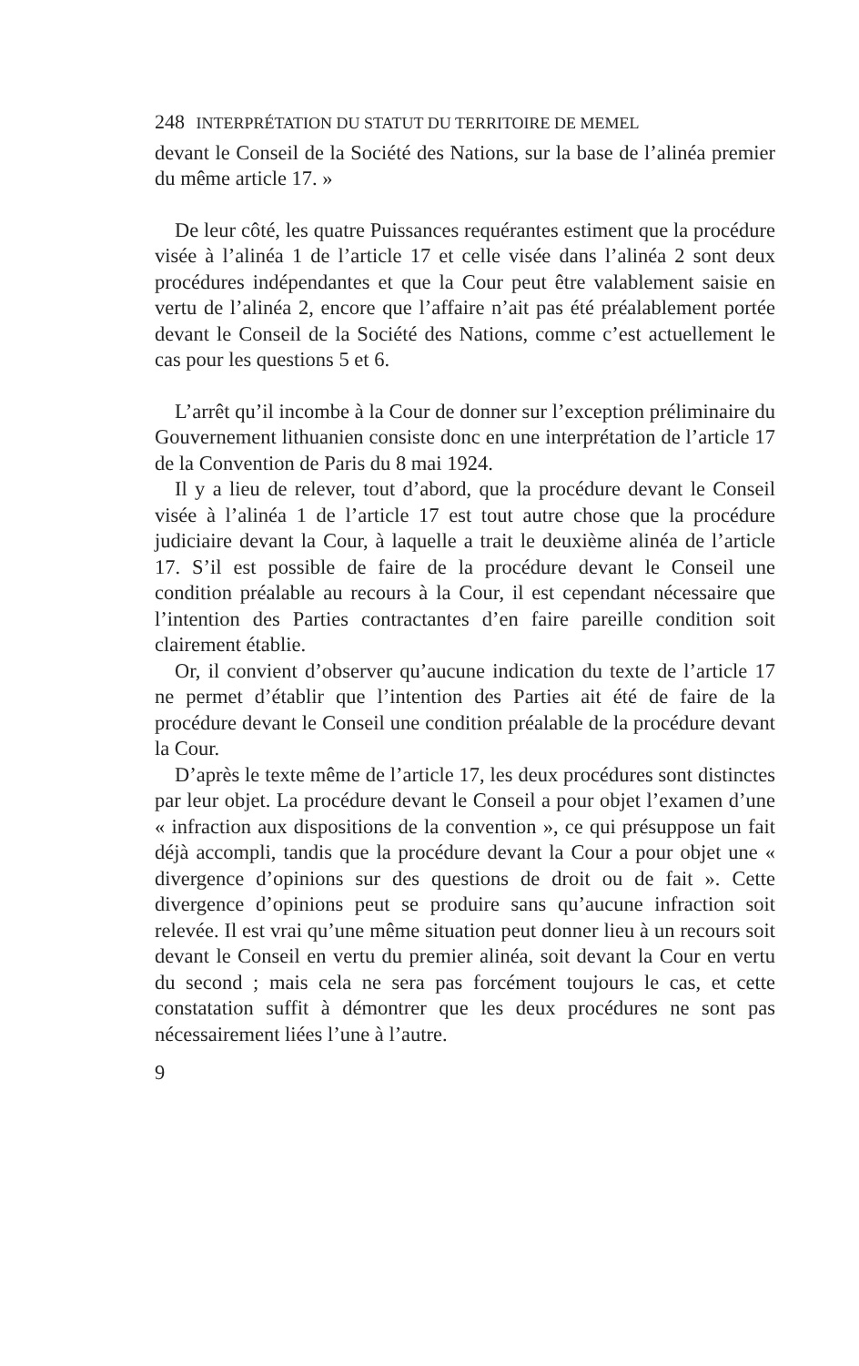248 INTERPRÉTATION DU STATUT DU TERRITOIRE DE MEMEL
devant le Conseil de la Société des Nations, sur la base de l’alinéa premier du même article 17. »
De leur côté, les quatre Puissances requérantes estiment que la procédure visée à l’alinéa 1 de l’article 17 et celle visée dans l’alinéa 2 sont deux procédures indépendantes et que la Cour peut être valablement saisie en vertu de l’alinéa 2, encore que l’affaire n’ait pas été préalablement portée devant le Conseil de la Société des Nations, comme c’est actuellement le cas pour les questions 5 et 6.
L’arrêt qu’il incombe à la Cour de donner sur l’exception préliminaire du Gouvernement lithuanien consiste donc en une interprétation de l’article 17 de la Convention de Paris du 8 mai 1924.
Il y a lieu de relever, tout d’abord, que la procédure devant le Conseil visée à l’alinéa 1 de l’article 17 est tout autre chose que la procédure judiciaire devant la Cour, à laquelle a trait le deuxième alinéa de l’article 17. S’il est possible de faire de la procédure devant le Conseil une condition préalable au recours à la Cour, il est cependant nécessaire que l’intention des Parties contractantes d’en faire pareille condition soit clairement établie.
Or, il convient d’observer qu’aucune indication du texte de l’article 17 ne permet d’établir que l’intention des Parties ait été de faire de la procédure devant le Conseil une condition préalable de la procédure devant la Cour.
D’après le texte même de l’article 17, les deux procédures sont distinctes par leur objet. La procédure devant le Conseil a pour objet l’examen d’une « infraction aux dispositions de la convention », ce qui présuppose un fait déjà accompli, tandis que la procédure devant la Cour a pour objet une « divergence d’opinions sur des questions de droit ou de fait ». Cette divergence d’opinions peut se produire sans qu’aucune infraction soit relevée. Il est vrai qu’une même situation peut donner lieu à un recours soit devant le Conseil en vertu du premier alinéa, soit devant la Cour en vertu du second ; mais cela ne sera pas forcément toujours le cas, et cette constatation suffit à démontrer que les deux procédures ne sont pas nécessairement liées l’une à l’autre.
9